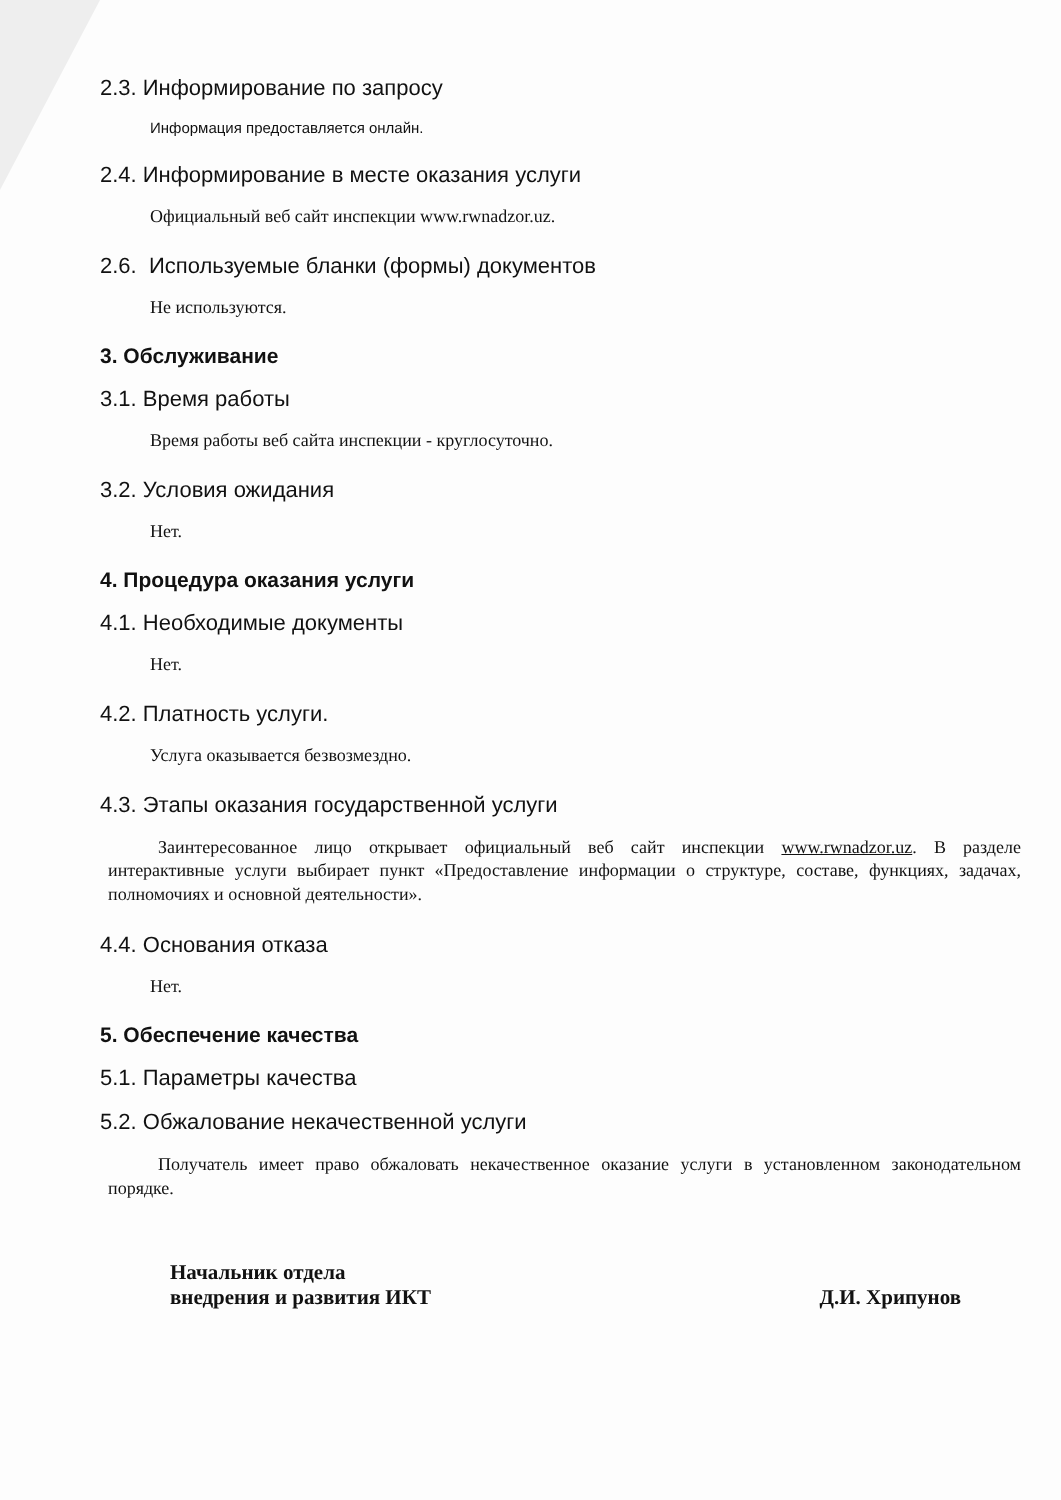2.3. Информирование по запросу
Информация предоставляется онлайн.
2.4. Информирование в месте оказания услуги
Официальный веб сайт инспекции www.rwnadzor.uz.
2.6. Используемые бланки (формы) документов
Не используются.
3. Обслуживание
3.1. Время работы
Время работы веб сайта инспекции - круглосуточно.
3.2. Условия ожидания
Нет.
4. Процедура оказания услуги
4.1. Необходимые документы
Нет.
4.2. Платность услуги.
Услуга оказывается безвозмездно.
4.3. Этапы оказания государственной услуги
Заинтересованное лицо открывает официальный веб сайт инспекции www.rwnadzor.uz. В разделе интерактивные услуги выбирает пункт «Предоставление информации о структуре, составе, функциях, задачах, полномочиях и основной деятельности».
4.4. Основания отказа
Нет.
5. Обеспечение качества
5.1. Параметры качества
5.2. Обжалование некачественной услуги
Получатель имеет право обжаловать некачественное оказание услуги в установленном законодательном порядке.
Начальник отдела
внедрения и развития ИКТ
Д.И. Хрипунов